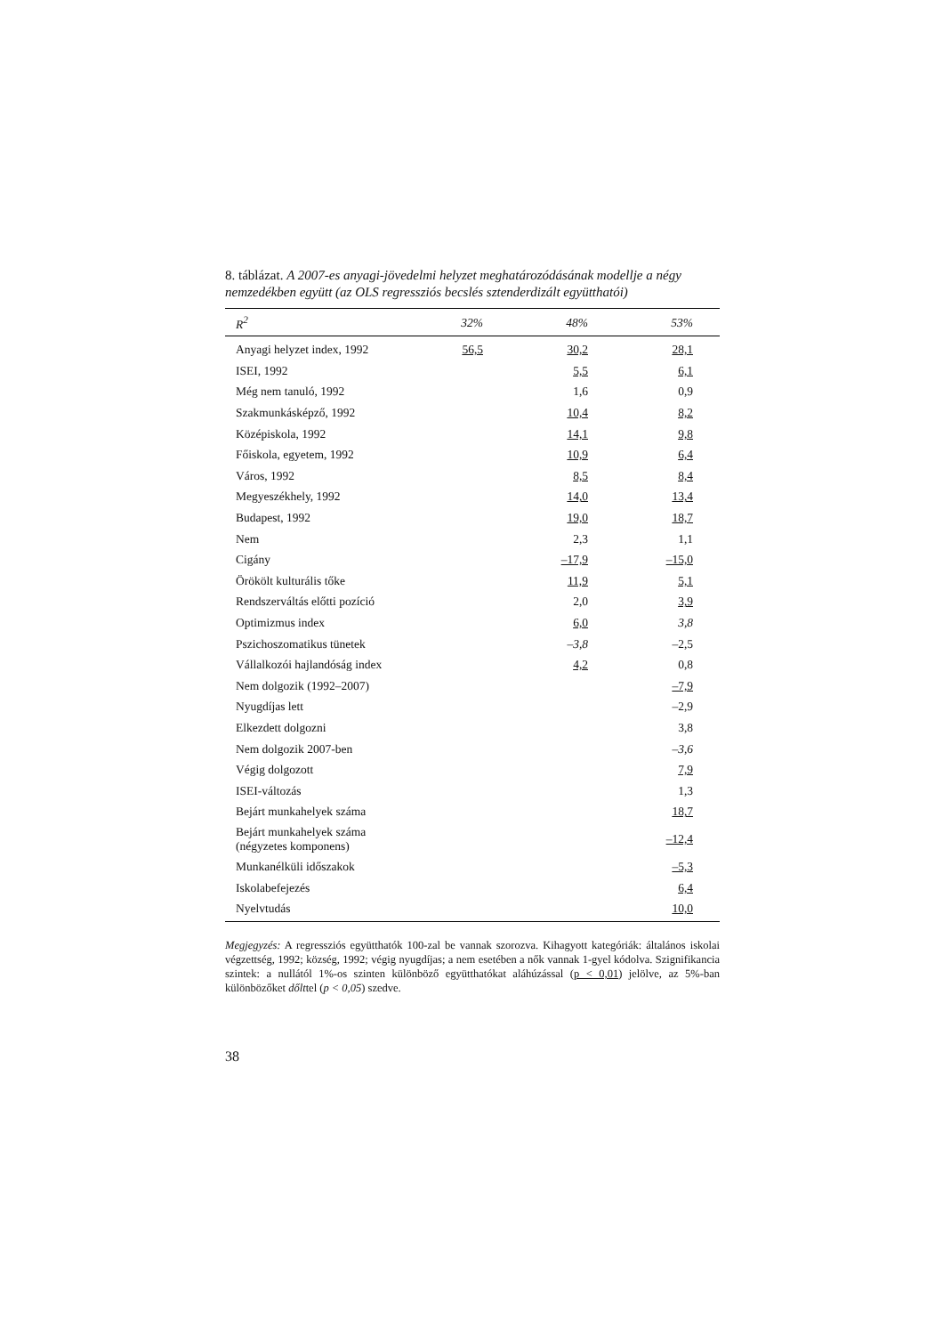8. táblázat. A 2007-es anyagi-jövedelmi helyzet meghatározódásának modellje a négy nemzedékben együtt (az OLS regressziós becslés sztenderdizált együtthatói)
| R<sup>2</sup> | 32% | 48% | 53% |
| --- | --- | --- | --- |
| Anyagi helyzet index, 1992 | 56,5 | 30,2 | 28,1 |
| ISEI, 1992 | | 5,5 | 6,1 |
| Még nem tanuló, 1992 | | 1,6 | 0,9 |
| Szakmunkásképző, 1992 | | 10,4 | 8,2 |
| Középiskola, 1992 | | 14,1 | 9,8 |
| Főiskola, egyetem, 1992 | | 10,9 | 6,4 |
| Város, 1992 | | 8,5 | 8,4 |
| Megyeszékhely, 1992 | | 14,0 | 13,4 |
| Budapest, 1992 | | 19,0 | 18,7 |
| Nem | | 2,3 | 1,1 |
| Cigány | | –17,9 | –15,0 |
| Örökölt kulturális tőke | | 11,9 | 5,1 |
| Rendszerváltás előtti pozíció | | 2,0 | 3,9 |
| Optimizmus index | | 6,0 | 3,8 |
| Pszichoszomatikus tünetek | | –3,8 | –2,5 |
| Vállalkozói hajlandóság index | | 4,2 | 0,8 |
| Nem dolgozik (1992–2007) | | | –7,9 |
| Nyugdíjas lett | | | –2,9 |
| Elkezdett dolgozni | | | 3,8 |
| Nem dolgozik 2007-ben | | | –3,6 |
| Végig dolgozott | | | 7,9 |
| ISEI-változás | | | 1,3 |
| Bejárt munkahelyek száma | | | 18,7 |
| Bejárt munkahelyek száma (négyzetes komponens) | | | –12,4 |
| Munkanélküli időszakok | | | –5,3 |
| Iskolabefejezés | | | 6,4 |
| Nyelvtudás | | | 10,0 |
Megjegyzés: A regressziós együtthatók 100-zal be vannak szorozva. Kihagyott kategóriák: általános iskolai végzettség, 1992; község, 1992; végig nyugdíjas; a nem esetében a nők vannak 1-gyel kódolva. Szignifikancia szintek: a nullától 1%-os szinten különböző együtthatókat aláhúzással (p < 0,01) jelölve, az 5%-ban különbözőket dőlttel (p < 0,05) szedve.
38